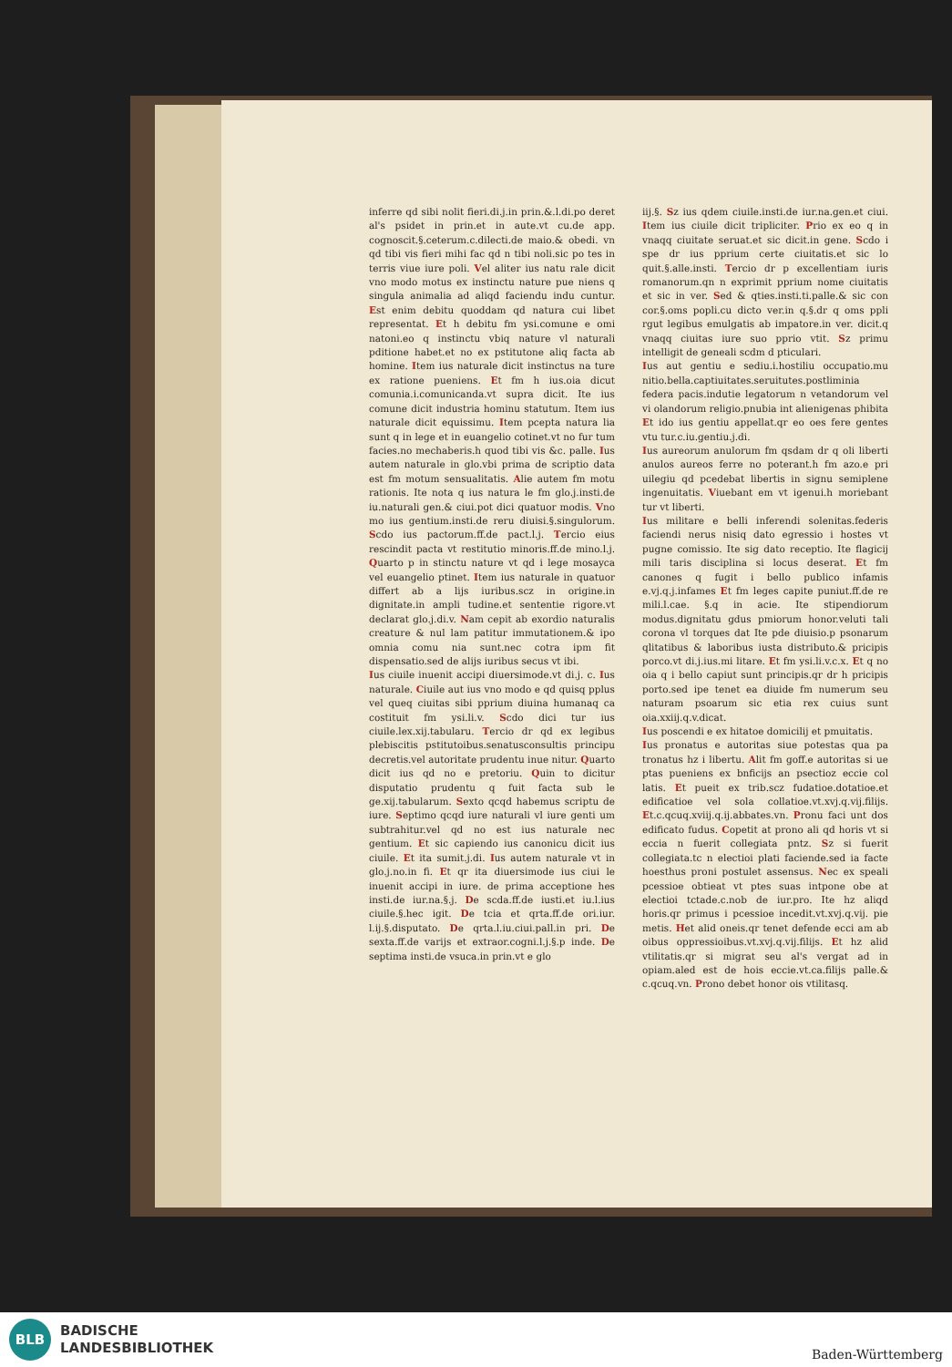inferre qd sibi nolit fieri.di.j.in prin.&.l.di.po deret al's psidet in prin.et in aute.vt cu.de app. cognoscit.§.ceterum.c.dilecti.de maio.& obedi. vn qd tibi vis fieri mihi fac qd n tibi noli.sic po tes in terris viue iure poli. Vel aliter ius natu rale dicit vno modo motus ex instinctu nature pue niens q singula animalia ad aliqd faciendu indu cuntur. Est enim debitu quoddam qd natura cui libet representat. Et h debitu fm ysi.comune e omi natoni.eo q instinctu vbiq nature vl naturali pditione habet.et no ex pstitutone aliq facta ab homine. Item ius naturale dicit instinctus na ture ex ratione pueniens. Et fm h ius.oia dicut comunia.i.comunicanda.vt supra dicit. Ite ius comune dicit industria hominu statutum. Item ius naturale dicit equissimu. Item pcepta natura lia sunt q in lege et in euangelio cotinet.vt no fur tum facies.no mechaberis.h quod tibi vis &c. palle. Ius autem naturale in glo.vbi prima de scriptio data est fm motum sensualitatis. Alie autem fm motu rationis. Ite nota q ius natura le fm glo.j.insti.de iu.naturali gen.& ciui.pot dici quatuor modis. Vno mo ius gentium.insti.de reru diuisi.§.singulorum. Scdo ius pactorum.ff.de pact.l.j. Tercio eius rescindit pacta vt restitutio minoris.ff.de mino.l.j. Quarto p in stinctu nature vt qd i lege mosayca vel euangelio ptinet. Item ius naturale in quatuor differt ab a lijs iuribus.scz in origine.in dignitate.in ampli tudine.et sententie rigore.vt declarat glo.j.di.v. Nam cepit ab exordio naturalis creature & nul lam patitur immutationem.& ipo omnia comu nia sunt.nec cotra ipm fit dispensatio.sed de alijs iuribus secus vt ibi.
Ius ciuile inuenit accipi diuersimode.vt di.j. c. Ius naturale. Ciuile aut ius vno modo e qd quisq pplus vel queq ciuitas sibi pprium diuina humanaq ca costituit fm ysi.li.v. Scdo dici tur ius ciuile.lex.xij.tabularu. Tercio dr qd ex legibus plebiscitis pstitutoibus.senatusconsultis principu decretis.vel autoritate prudentu inue nitur. Quarto dicit ius qd no e pretoriu. Quin to dicitur disputatio prudentu q fuit facta sub le ge.xij.tabularum. Sexto qcqd habemus scriptu de iure. Septimo qcqd iure naturali vl iure genti um subtrahitur.vel qd no est ius naturale nec gentium. Et sic capiendo ius canonicu dicit ius ciuile. Et ita sumit.j.di. Ius autem naturale vt in glo.j.no.in fi. Et qr ita diuersimode ius ciui le inuenit accipi in iure. de prima acceptione hes insti.de iur.na.§.j. De scda.ff.de iusti.et iu.l.ius ciuile.§.hec igit. De tcia et qrta.ff.de ori.iur. l.ij.§.disputato. De qrta.l.iu.ciui.pall.in pri. De sexta.ff.de varijs et extraor.cogni.l.j.§.p inde. De septima insti.de vsuca.in prin.vt e glo
iij.§. Sz ius qdem ciuile.insti.de iur.na.gen.et ciui. Item ius ciuile dicit tripliciter. Prio ex eo q in vnaqq ciuitate seruat.et sic dicit.in gene. Scdo i spe dr ius pprium certe ciuitatis.et sic lo quit.§.alle.insti. Tercio dr p excellentiam iuris romanorum.qn n exprimit pprium nome ciuitatis et sic in ver. Sed & qties.insti.ti.palle.& sic con cor.§.oms popli.cu dicto ver.in q.§.dr q oms ppli rgut legibus emulgatis ab impatore.in ver. dicit.q vnaqq ciuitas iure suo pprio vtit. Sz primu intelligit de geneali scdm d pticulari.
Ius aut gentiu e sediu.i.hostiliu occupatio.mu nitio.bella.captiuitates.seruitutes.postliminia federa pacis.indutie legatorum n vetandorum vel vi olandorum religio.pnubia int alienigenas phibita Et ido ius gentiu appellat.qr eo oes fere gentes vtu tur.c.iu.gentiu.j.di.
Ius aureorum anulorum fm qsdam dr q oli liberti anulos aureos ferre no poterant.h fm azo.e pri uilegiu qd pcedebat libertis in signu semiplene ingenuitatis. Viuebant em vt igenui.h moriebant tur vt liberti.
Ius militare e belli inferendi solenitas.federis faciendi nerus nisiq dato egressio i hostes vt pugne comissio. Ite sig dato receptio. Ite flagicij mili taris disciplina si locus deserat. Et fm canones q fugit i bello publico infamis e.vj.q.j.infames Et fm leges capite puniut.ff.de re mili.l.cae. §.q in acie. Ite stipendiorum modus.dignitatu gdus pmiorum honor.veluti tali corona vl torques dat Ite pde diuisio.p psonarum qlitatibus & laboribus iusta distributo.& pricipis porco.vt di.j.ius.mi litare. Et fm ysi.li.v.c.x. Et q no oia q i bello capiut sunt principis.qr dr h pricipis porto.sed ipe tenet ea diuide fm numerum seu naturam psoarum sic etia rex cuius sunt oia.xxiij.q.v.dicat.
Ius poscendi e ex hitatoe domicilij et pmuitatis.
Ius pronatus e autoritas siue potestas qua pa tronatus hz i libertu. Alit fm goff.e autoritas si ue ptas pueniens ex bnficijs an psectioz eccie col latis. Et pueit ex trib.scz fudatioe.dotatioe.et edificatioe vel sola collatioe.vt.xvj.q.vij.filijs. Et.c.qcuq.xviij.q.ij.abbates.vn. Pronu faci unt dos edificato fudus. Copetit at prono ali qd horis vt si eccia n fuerit collegiata pntz. Sz si fuerit collegiata.tc n electioi plati faciende.sed ia facte hoesthus proni postulet assensus. Nec ex speali pcessioe obtieat vt ptes suas intpone obe at electioi tctade.c.nob de iur.pro. Ite hz aliqd horis.qr primus i pcessioe incedit.vt.xvj.q.vij. pie metis. Het alid oneis.qr tenet defende ecci am ab oibus oppressioibus.vt.xvj.q.vij.filijs. Et hz alid vtilitatis.qr si migrat seu al's vergat ad in opiam.aled est de hois eccie.vt.ca.filijs palle.& c.qcuq.vn. Prono debet honor ois vtilitasq.
BLB
BADISCHE
LANDESBIBLIOTHEK
Baden-Württemberg